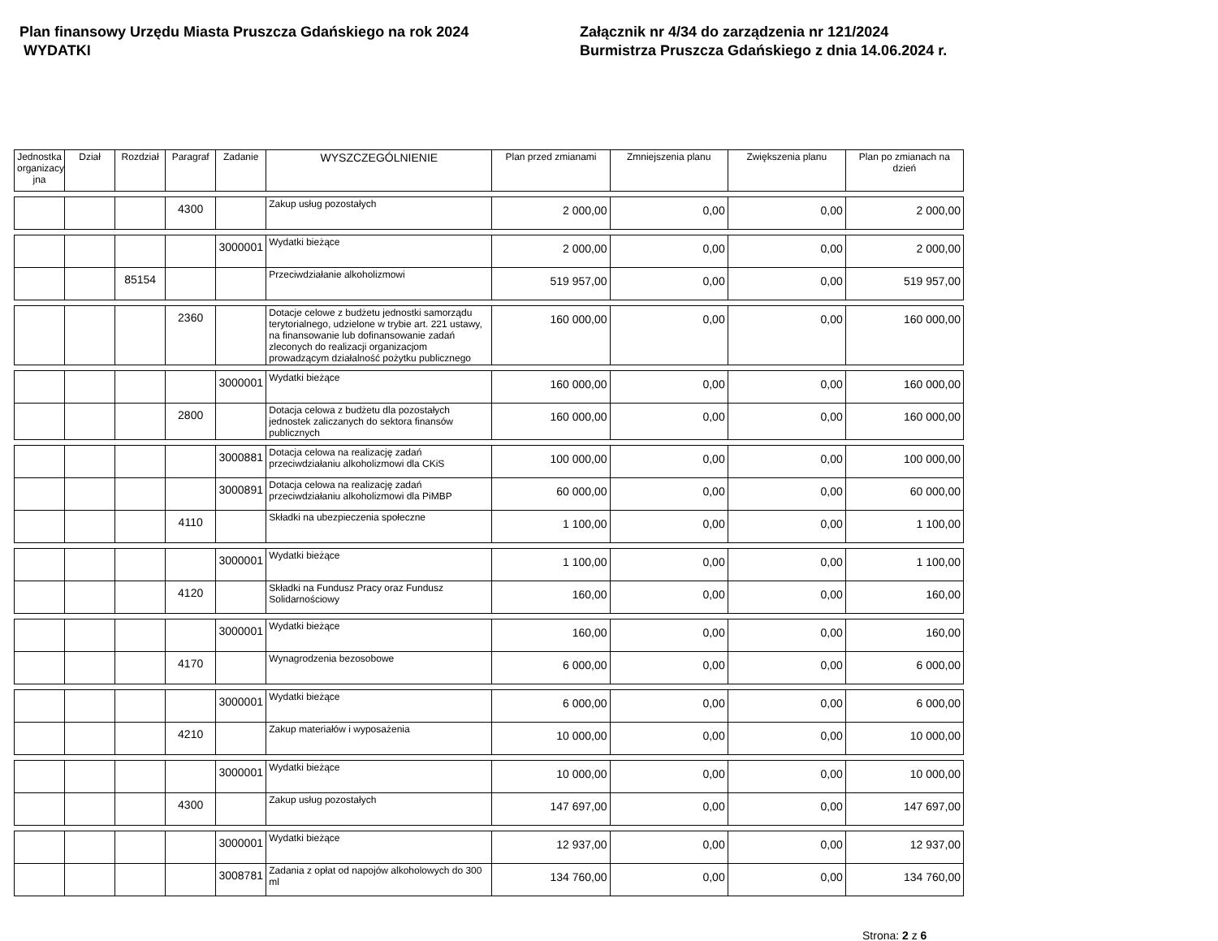Plan finansowy Urzędu Miasta Pruszcza Gdańskiego na rok 2024
WYDATKI
Załącznik nr 4/34 do zarządzenia nr 121/2024
Burmistrza Pruszcza Gdańskiego z dnia 14.06.2024 r.
| Jednostka organizacy jna | Dział | Rozdział | Paragraf | Zadanie | WYSZCZEGÓLNIENIE | Plan przed zmianami | Zmniejszenia planu | Zwiększenia planu | Plan po zmianach na dzień |
| --- | --- | --- | --- | --- | --- | --- | --- | --- | --- |
| | | | 4300 | | Zakup usług pozostałych | 2 000,00 | 0,00 | 0,00 | 2 000,00 |
| | | | | 3000001 | Wydatki bieżące | 2 000,00 | 0,00 | 0,00 | 2 000,00 |
| | | 85154 | | | Przeciwdziałanie alkoholizmowi | 519 957,00 | 0,00 | 0,00 | 519 957,00 |
| | | | 2360 | | Dotacje celowe z budżetu jednostki samorządu terytorialnego, udzielone w trybie art. 221 ustawy, na finansowanie lub dofinansowanie zadań zleconych do realizacji organizacjom prowadzącym działalność pożytku publicznego | 160 000,00 | 0,00 | 0,00 | 160 000,00 |
| | | | | 3000001 | Wydatki bieżące | 160 000,00 | 0,00 | 0,00 | 160 000,00 |
| | | | 2800 | | Dotacja celowa z budżetu dla pozostałych jednostek zaliczanych do sektora finansów publicznych | 160 000,00 | 0,00 | 0,00 | 160 000,00 |
| | | | | 3000881 | Dotacja celowa na realizację zadań przeciwdziałaniu alkoholizmowi dla CKiS | 100 000,00 | 0,00 | 0,00 | 100 000,00 |
| | | | | 3000891 | Dotacja celowa na realizację zadań przeciwdziałaniu alkoholizmowi dla PiMBP | 60 000,00 | 0,00 | 0,00 | 60 000,00 |
| | | | 4110 | | Składki na ubezpieczenia społeczne | 1 100,00 | 0,00 | 0,00 | 1 100,00 |
| | | | | 3000001 | Wydatki bieżące | 1 100,00 | 0,00 | 0,00 | 1 100,00 |
| | | | 4120 | | Składki na Fundusz Pracy oraz Fundusz Solidarnościowy | 160,00 | 0,00 | 0,00 | 160,00 |
| | | | | 3000001 | Wydatki bieżące | 160,00 | 0,00 | 0,00 | 160,00 |
| | | | 4170 | | Wynagrodzenia bezosobowe | 6 000,00 | 0,00 | 0,00 | 6 000,00 |
| | | | | 3000001 | Wydatki bieżące | 6 000,00 | 0,00 | 0,00 | 6 000,00 |
| | | | 4210 | | Zakup materiałów i wyposażenia | 10 000,00 | 0,00 | 0,00 | 10 000,00 |
| | | | | 3000001 | Wydatki bieżące | 10 000,00 | 0,00 | 0,00 | 10 000,00 |
| | | | 4300 | | Zakup usług pozostałych | 147 697,00 | 0,00 | 0,00 | 147 697,00 |
| | | | | 3000001 | Wydatki bieżące | 12 937,00 | 0,00 | 0,00 | 12 937,00 |
| | | | | 3008781 | Zadania z opłat od napojów alkoholowych do 300 ml | 134 760,00 | 0,00 | 0,00 | 134 760,00 |
Strona: 2 z 6